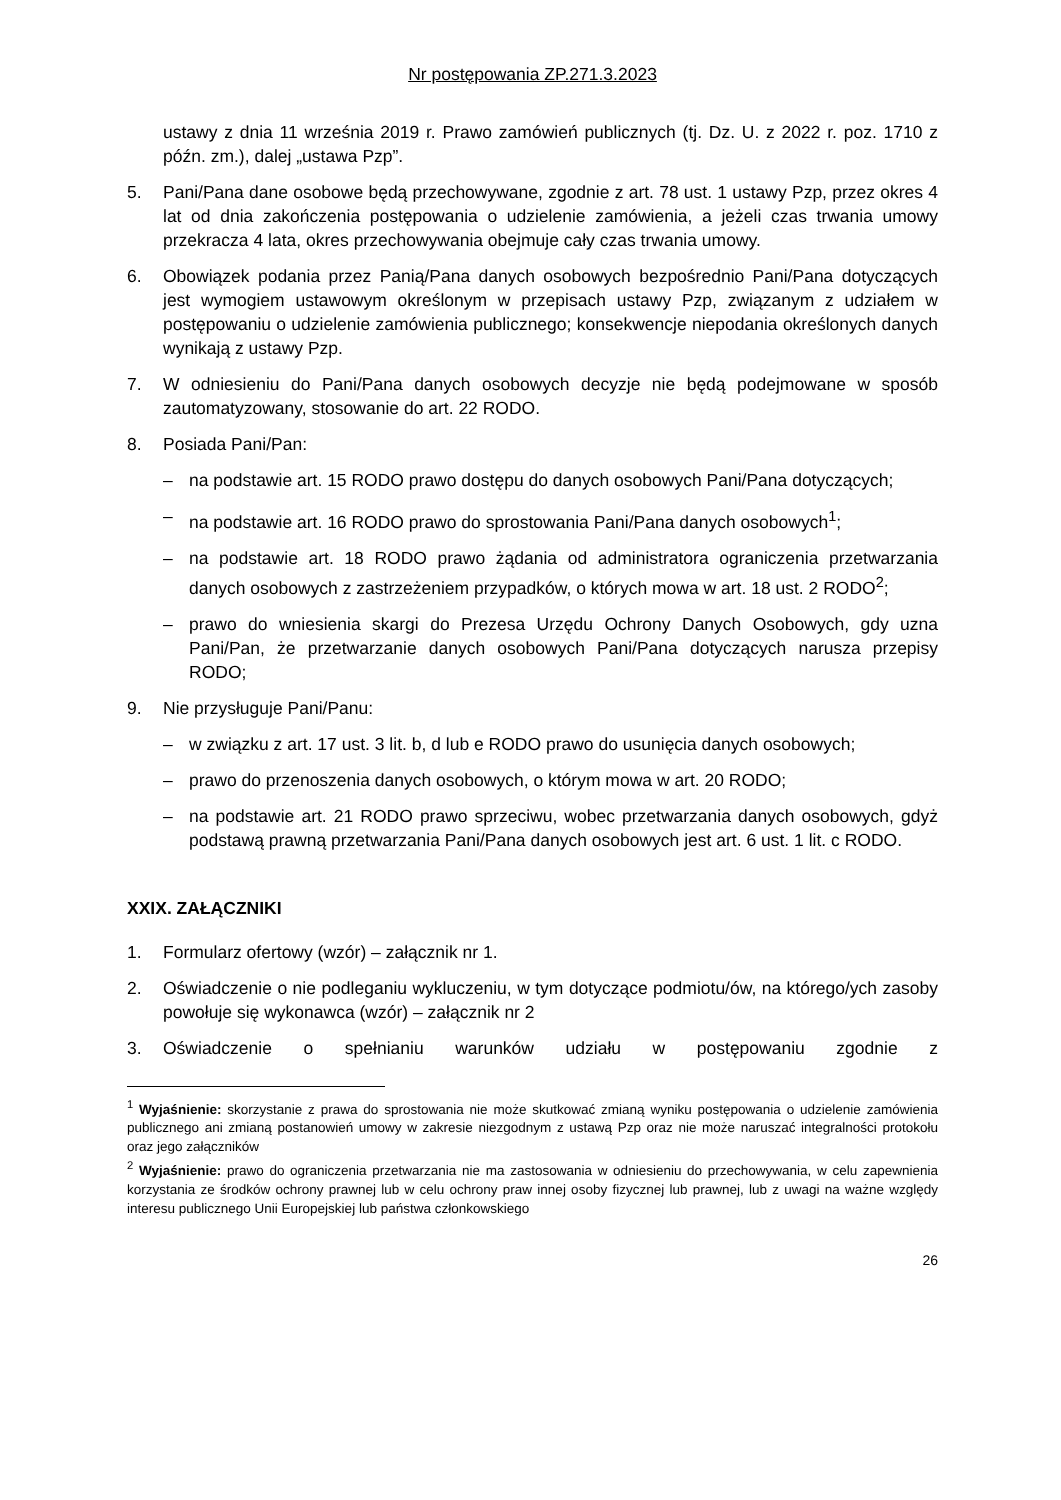Nr postępowania ZP.271.3.2023
ustawy z dnia 11 września 2019 r. Prawo zamówień publicznych (tj. Dz. U. z 2022 r. poz. 1710 z późn. zm.), dalej „ustawa Pzp”.
5. Pani/Pana dane osobowe będą przechowywane, zgodnie z art. 78 ust. 1 ustawy Pzp, przez okres 4 lat od dnia zakończenia postępowania o udzielenie zamówienia, a jeżeli czas trwania umowy przekracza 4 lata, okres przechowywania obejmuje cały czas trwania umowy.
6. Obowiązek podania przez Panią/Pana danych osobowych bezpośrednio Pani/Pana dotyczących jest wymogiem ustawowym określonym w przepisach ustawy Pzp, związanym z udziałem w postępowaniu o udzielenie zamówienia publicznego; konsekwencje niepodania określonych danych wynikają z ustawy Pzp.
7. W odniesieniu do Pani/Pana danych osobowych decyzje nie będą podejmowane w sposób zautomatyzowany, stosowanie do art. 22 RODO.
8. Posiada Pani/Pan:
– na podstawie art. 15 RODO prawo dostępu do danych osobowych Pani/Pana dotyczących;
– na podstawie art. 16 RODO prawo do sprostowania Pani/Pana danych osobowych<sup>1</sup>;
– na podstawie art. 18 RODO prawo żądania od administratora ograniczenia przetwarzania danych osobowych z zastrzeżeniem przypadków, o których mowa w art. 18 ust. 2 RODO<sup>2</sup>;
– prawo do wniesienia skargi do Prezesa Urzędu Ochrony Danych Osobowych, gdy uzna Pani/Pan, że przetwarzanie danych osobowych Pani/Pana dotyczących narusza przepisy RODO;
9. Nie przysługuje Pani/Panu:
– w związku z art. 17 ust. 3 lit. b, d lub e RODO prawo do usunięcia danych osobowych;
– prawo do przenoszenia danych osobowych, o którym mowa w art. 20 RODO;
– na podstawie art. 21 RODO prawo sprzeciwu, wobec przetwarzania danych osobowych, gdyż podstawą prawną przetwarzania Pani/Pana danych osobowych jest art. 6 ust. 1 lit. c RODO.
XXIX. ZAŁĄCZNIKI
1. Formularz ofertowy (wzór) – załącznik nr 1.
2. Oświadczenie o nie podleganiu wykluczeniu, w tym dotyczące podmiotu/ów, na którego/ych zasoby powołuje się wykonawca (wzór) – załącznik nr 2
3. Oświadczenie o spełnianiu warunków udziału w postępowaniu zgodnie z
<sup>1</sup> Wyjaśnienie: skorzystanie z prawa do sprostowania nie może skutkować zmianą wyniku postępowania o udzielenie zamówienia publicznego ani zmianą postanowień umowy w zakresie niezgodnym z ustawą Pzp oraz nie może naruszać integralności protokołu oraz jego załączników
<sup>2</sup> Wyjaśnienie: prawo do ograniczenia przetwarzania nie ma zastosowania w odniesieniu do przechowywania, w celu zapewnienia korzystania ze środków ochrony prawnej lub w celu ochrony praw innej osoby fizycznej lub prawnej, lub z uwagi na ważne względy interesu publicznego Unii Europejskiej lub państwa członkowskiego
26